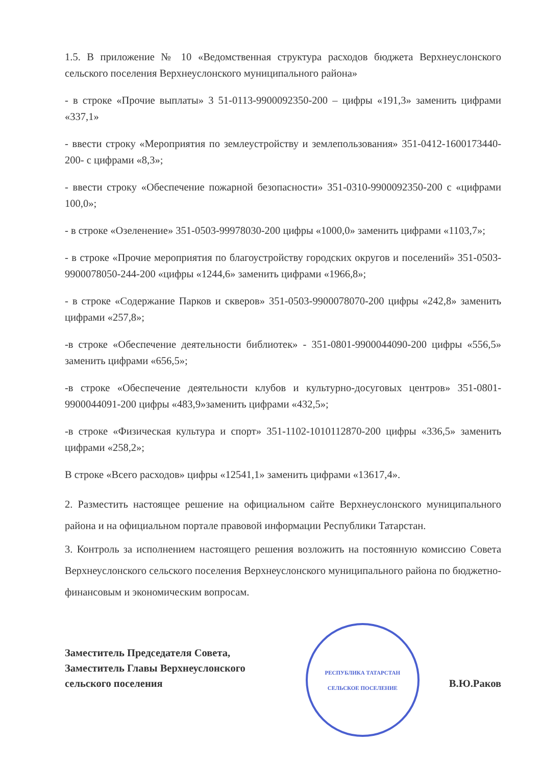1.5. В приложение № 10 «Ведомственная структура расходов бюджета Верхнеуслонского сельского поселения Верхнеуслонского муниципального района»
- в строке «Прочие выплаты» 3 51-0113-9900092350-200 – цифры «191,3» заменить цифрами «337,1»
- ввести строку «Мероприятия по землеустройству и землепользования» 351-0412-1600173440-200- с цифрами «8,3»;
- ввести строку «Обеспечение пожарной безопасности» 351-0310-9900092350-200 с «цифрами 100,0»;
- в строке «Озеленение» 351-0503-99978030-200 цифры «1000,0» заменить цифрами «1103,7»;
- в строке «Прочие мероприятия по благоустройству городских округов и поселений» 351-0503-9900078050-244-200 «цифры «1244,6» заменить цифрами «1966,8»;
- в строке «Содержание Парков и скверов» 351-0503-9900078070-200 цифры «242,8» заменить цифрами «257,8»;
-в строке «Обеспечение деятельности библиотек» - 351-0801-9900044090-200 цифры «556,5» заменить цифрами «656,5»;
-в строке «Обеспечение деятельности клубов и культурно-досуговых центров» 351-0801-9900044091-200 цифры «483,9»заменить цифрами «432,5»;
-в строке «Физическая культура и спорт» 351-1102-1010112870-200 цифры «336,5» заменить цифрами «258,2»;
В строке «Всего расходов» цифры «12541,1» заменить цифрами «13617,4».
2. Разместить настоящее решение на официальном сайте Верхнеуслонского муниципального района и на официальном портале правовой информации Республики Татарстан.
3. Контроль за исполнением настоящего решения возложить на постоянную комиссию Совета Верхнеуслонского сельского поселения Верхнеуслонского муниципального района по бюджетно-финансовым и экономическим вопросам.
Заместитель Председателя Совета,
Заместитель Главы Верхнеуслонского
сельского поселения
РЕСПУБЛИКА ТАТАРСТАН
СЕЛЬСКОЕ ПОСЕЛЕНИЕ
В.Ю.Раков